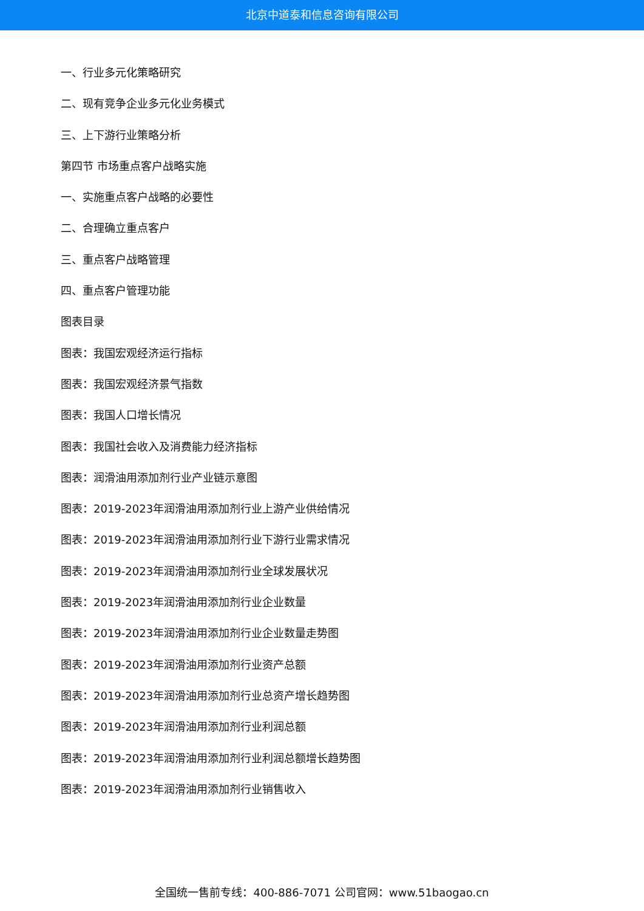北京中道泰和信息咨询有限公司
一、行业多元化策略研究
二、现有竞争企业多元化业务模式
三、上下游行业策略分析
第四节 市场重点客户战略实施
一、实施重点客户战略的必要性
二、合理确立重点客户
三、重点客户战略管理
四、重点客户管理功能
图表目录
图表：我国宏观经济运行指标
图表：我国宏观经济景气指数
图表：我国人口增长情况
图表：我国社会收入及消费能力经济指标
图表：润滑油用添加剂行业产业链示意图
图表：2019-2023年润滑油用添加剂行业上游产业供给情况
图表：2019-2023年润滑油用添加剂行业下游行业需求情况
图表：2019-2023年润滑油用添加剂行业全球发展状况
图表：2019-2023年润滑油用添加剂行业企业数量
图表：2019-2023年润滑油用添加剂行业企业数量走势图
图表：2019-2023年润滑油用添加剂行业资产总额
图表：2019-2023年润滑油用添加剂行业总资产增长趋势图
图表：2019-2023年润滑油用添加剂行业利润总额
图表：2019-2023年润滑油用添加剂行业利润总额增长趋势图
图表：2019-2023年润滑油用添加剂行业销售收入
全国统一售前专线：400-886-7071 公司官网：www.51baogao.cn